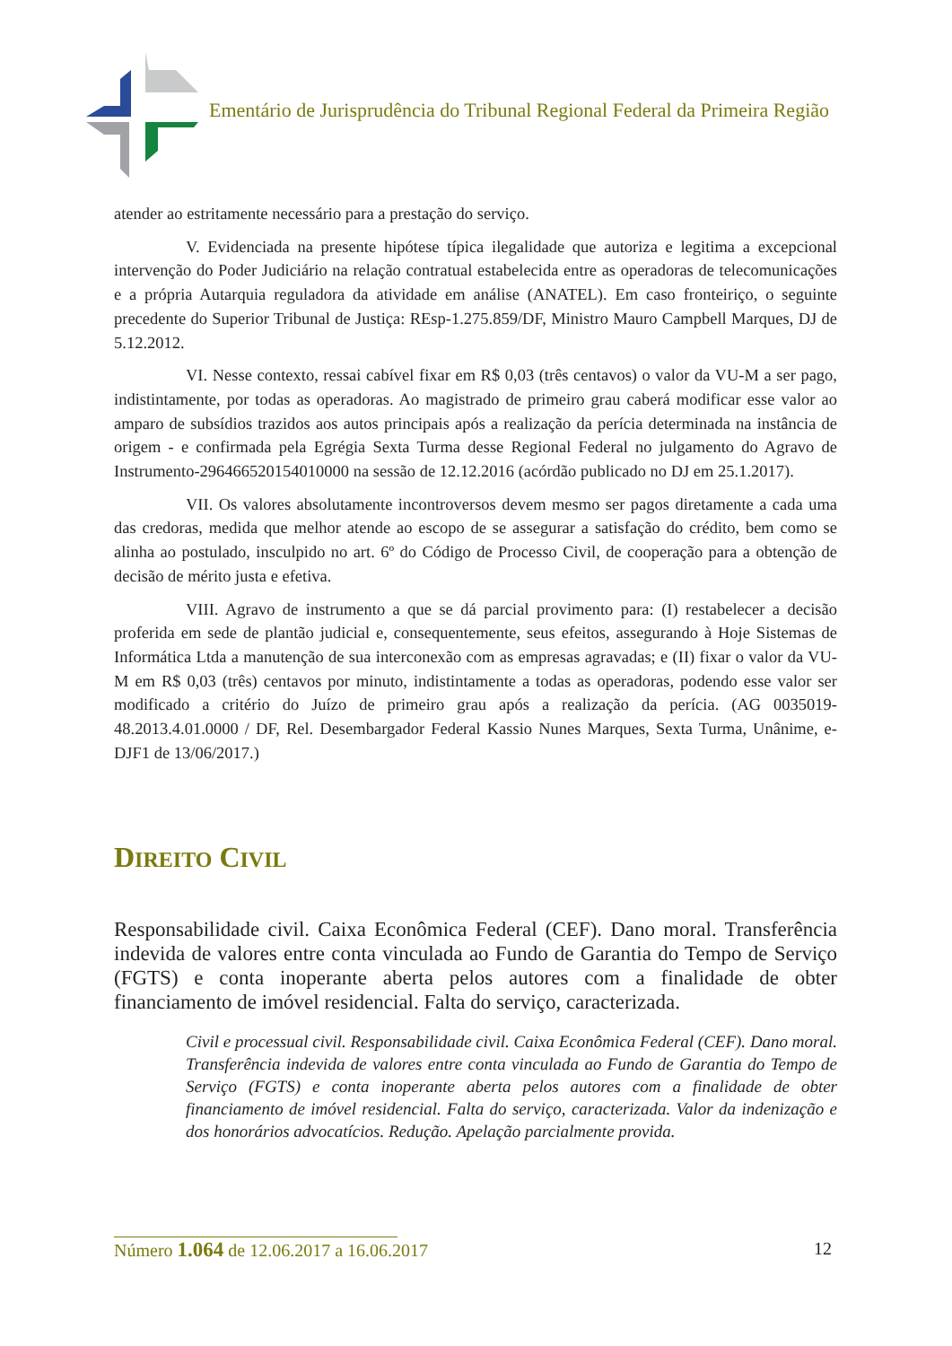Ementário de Jurisprudência do Tribunal Regional Federal da Primeira Região
atender ao estritamente necessário para a prestação do serviço.
V. Evidenciada na presente hipótese típica ilegalidade que autoriza e legitima a excepcional intervenção do Poder Judiciário na relação contratual estabelecida entre as operadoras de telecomunicações e a própria Autarquia reguladora da atividade em análise (ANATEL). Em caso fronteiriço, o seguinte precedente do Superior Tribunal de Justiça: REsp-1.275.859/DF, Ministro Mauro Campbell Marques, DJ de 5.12.2012.
VI. Nesse contexto, ressai cabível fixar em R$ 0,03 (três centavos) o valor da VU-M a ser pago, indistintamente, por todas as operadoras. Ao magistrado de primeiro grau caberá modificar esse valor ao amparo de subsídios trazidos aos autos principais após a realização da perícia determinada na instância de origem - e confirmada pela Egrégia Sexta Turma desse Regional Federal no julgamento do Agravo de Instrumento-296466520154010000 na sessão de 12.12.2016 (acórdão publicado no DJ em 25.1.2017).
VII. Os valores absolutamente incontroversos devem mesmo ser pagos diretamente a cada uma das credoras, medida que melhor atende ao escopo de se assegurar a satisfação do crédito, bem como se alinha ao postulado, insculpido no art. 6º do Código de Processo Civil, de cooperação para a obtenção de decisão de mérito justa e efetiva.
VIII. Agravo de instrumento a que se dá parcial provimento para: (I) restabelecer a decisão proferida em sede de plantão judicial e, consequentemente, seus efeitos, assegurando à Hoje Sistemas de Informática Ltda a manutenção de sua interconexão com as empresas agravadas; e (II) fixar o valor da VU-M em R$ 0,03 (três) centavos por minuto, indistintamente a todas as operadoras, podendo esse valor ser modificado a critério do Juízo de primeiro grau após a realização da perícia. (AG 0035019-48.2013.4.01.0000 / DF, Rel. Desembargador Federal Kassio Nunes Marques, Sexta Turma, Unânime, e-DJF1 de 13/06/2017.)
DIREITO CIVIL
Responsabilidade civil. Caixa Econômica Federal (CEF). Dano moral. Transferência indevida de valores entre conta vinculada ao Fundo de Garantia do Tempo de Serviço (FGTS) e conta inoperante aberta pelos autores com a finalidade de obter financiamento de imóvel residencial. Falta do serviço, caracterizada.
Civil e processual civil. Responsabilidade civil. Caixa Econômica Federal (CEF). Dano moral. Transferência indevida de valores entre conta vinculada ao Fundo de Garantia do Tempo de Serviço (FGTS) e conta inoperante aberta pelos autores com a finalidade de obter financiamento de imóvel residencial. Falta do serviço, caracterizada. Valor da indenização e dos honorários advocatícios. Redução. Apelação parcialmente provida.
Número 1.064 de 12.06.2017 a 16.06.2017
12